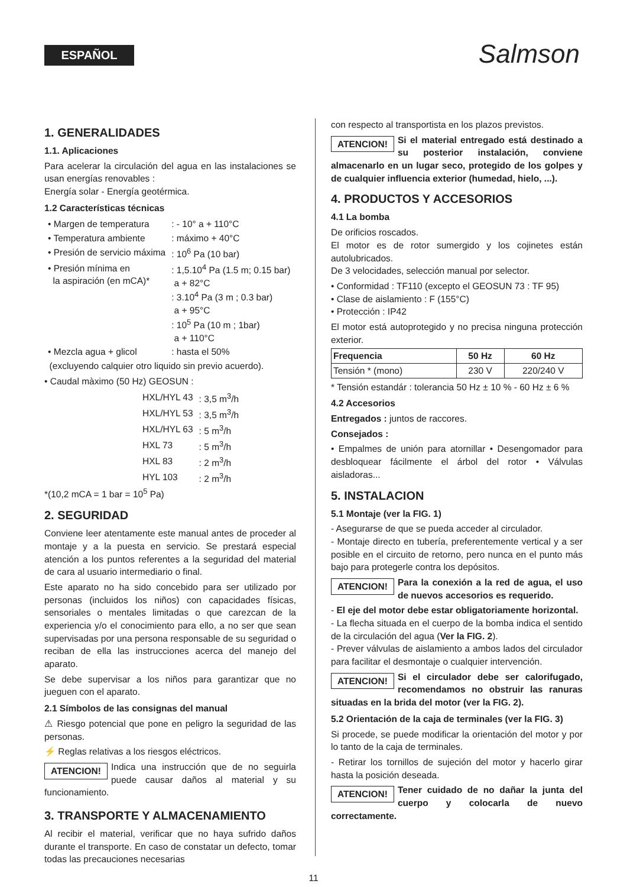ESPAÑOL Salmson
1. GENERALIDADES
1.1. Aplicaciones
Para acelerar la circulación del agua en las instalaciones se usan energías renovables :
Energía solar - Energía geotérmica.
1.2 Características técnicas
| • Margen de temperatura | : - 10° a + 110°C |
| • Temperatura ambiente | : máximo + 40°C |
| • Presión de servicio máxima | : 10<sup>6</sup> Pa (10 bar) |
| • Presión mínima en la aspiración (en mCA)* | : 1,5.10<sup>4</sup> Pa (1.5 m; 0.15 bar) a + 82°C : 3.10<sup>4</sup> Pa (3 m ; 0.3 bar) a + 95°C : 10<sup>5</sup> Pa (10 m ; 1bar) a + 110°C |
| • Mezcla agua + glicol | : hasta el 50% |
(excluyendo calquier otro liquido sin previo acuerdo).
• Caudal màximo (50 Hz) GEOSUN :
| HXL/HYL 43 | : 3,5 m<sup>3</sup>/h |
| HXL/HYL 53 | : 3,5 m<sup>3</sup>/h |
| HXL/HYL 63 | : 5 m<sup>3</sup>/h |
| HXL 73 | : 5 m<sup>3</sup>/h |
| HXL 83 | : 2 m<sup>3</sup>/h |
| HYL 103 | : 2 m<sup>3</sup>/h |
*(10,2 mCA = 1 bar = 10<sup>5</sup> Pa)
2. SEGURIDAD
Conviene leer atentamente este manual antes de proceder al montaje y a la puesta en servicio. Se prestará especial atención a los puntos referentes a la seguridad del material de cara al usuario intermediario o final.
Este aparato no ha sido concebido para ser utilizado por personas (incluidos los niños) con capacidades físicas, sensoriales o mentales limitadas o que carezcan de la experiencia y/o el conocimiento para ello, a no ser que sean supervisadas por una persona responsable de su seguridad o reciban de ella las instrucciones acerca del manejo del aparato.
Se debe supervisar a los niños para garantizar que no jueguen con el aparato.
2.1 Símbolos de las consignas del manual
⚠ Riesgo potencial que pone en peligro la seguridad de las personas.
⚡ Reglas relativas a los riesgos eléctricos.
ATENCION! Indica una instrucción que de no seguirla puede causar daños al material y su funcionamiento.
3. TRANSPORTE Y ALMACENAMIENTO
Al recibir el material, verificar que no haya sufrido daños durante el transporte. En caso de constatar un defecto, tomar todas las precauciones necesarias
con respecto al transportista en los plazos previstos.
ATENCION! Si el material entregado está destinado a su posterior instalación, conviene almacenarlo en un lugar seco, protegido de los golpes y de cualquier influencia exterior (humedad, hielo, ...).
4. PRODUCTOS Y ACCESORIOS
4.1 La bomba
De orificios roscados.
El motor es de rotor sumergido y los cojinetes están autolubricados.
De 3 velocidades, selección manual por selector.
• Conformidad : TF110 (excepto el GEOSUN 73 : TF 95)
• Clase de aislamiento : F (155°C)
• Protección : IP42
El motor está autoprotegido y no precisa ninguna protección exterior.
| Frequencia | 50 Hz | 60 Hz |
| --- | --- | --- |
| Tensión * (mono) | 230 V | 220/240 V |
* Tensión estandár : tolerancia 50 Hz ± 10 % - 60 Hz ± 6 %
4.2 Accesorios
Entregados : juntos de raccores.
Consejados :
• Empalmes de unión para atornillar • Desengomador para desbloquear fácilmente el árbol del rotor • Válvulas aisladoras...
5. INSTALACION
5.1 Montaje (ver la FIG. 1)
- Asegurarse de que se pueda acceder al circulador.
- Montaje directo en tubería, preferentemente vertical y a ser posible en el circuito de retorno, pero nunca en el punto más bajo para protegerle contra los depósitos.
ATENCION! Para la conexión a la red de agua, el uso de nuevos accesorios es requerido.
- El eje del motor debe estar obligatoriamente horizontal.
- La flecha situada en el cuerpo de la bomba indica el sentido de la circulación del agua (Ver la FIG. 2).
- Prever válvulas de aislamiento a ambos lados del circulador para facilitar el desmontaje o cualquier intervención.
ATENCION! Si el circulador debe ser calorifugado, recomendamos no obstruir las ranuras situadas en la brida del motor (ver la FIG. 2).
5.2 Orientación de la caja de terminales (ver la FIG. 3)
Si procede, se puede modificar la orientación del motor y por lo tanto de la caja de terminales.
- Retirar los tornillos de sujeción del motor y hacerlo girar hasta la posición deseada.
ATENCION! Tener cuidado de no dañar la junta del cuerpo y colocarla de nuevo correctamente.
11